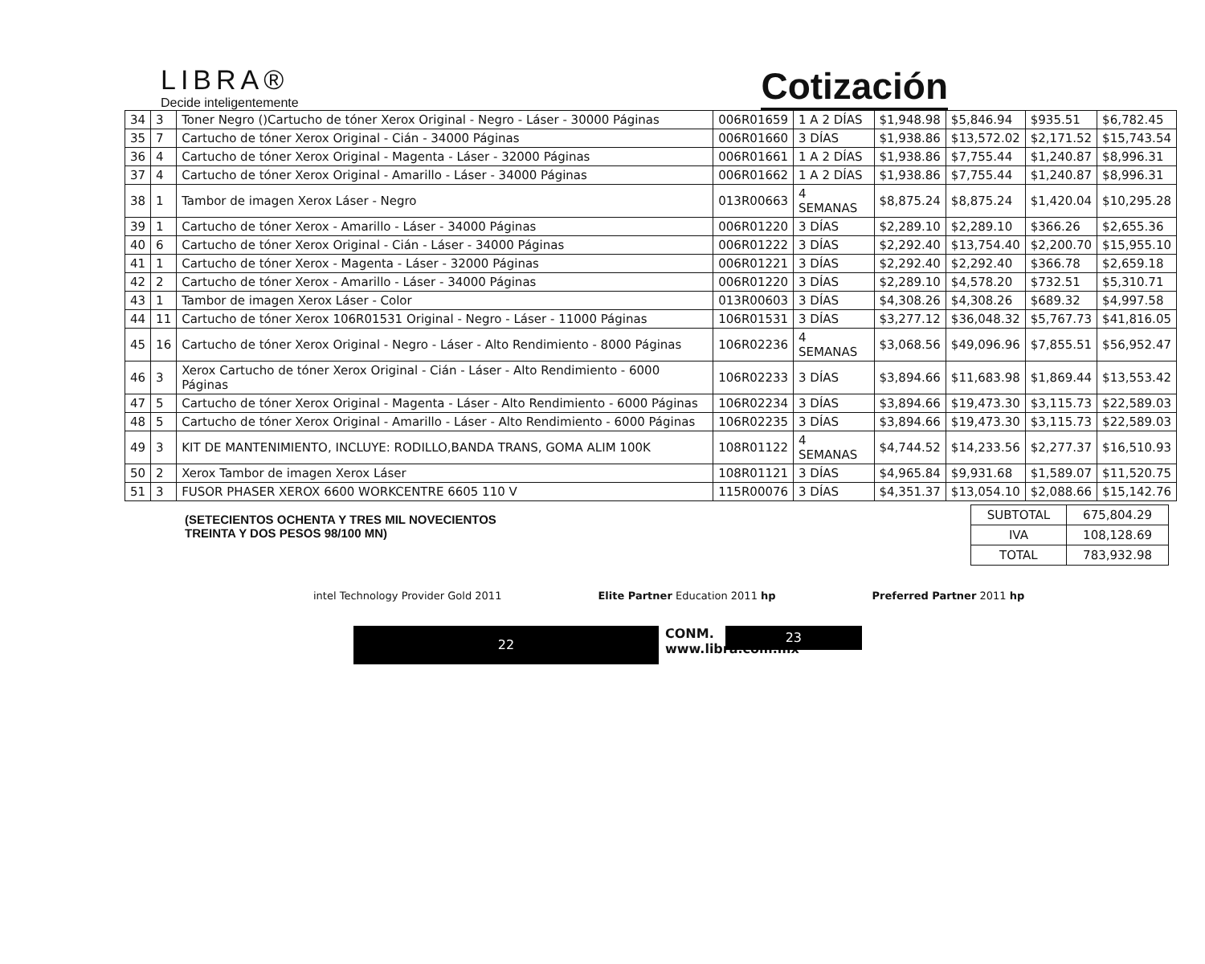LIBRA®
Decide inteligentemente
Cotización
| 34 | 3 | Toner Negro ()Cartucho de tóner Xerox Original - Negro - Láser - 30000 Páginas | 006R01659 | 1 A 2 DÍAS | $1,948.98 | $5,846.94 | $935.51 | $6,782.45 |
| 35 | 7 | Cartucho de tóner Xerox Original - Cián - 34000 Páginas | 006R01660 | 3 DÍAS | $1,938.86 | $13,572.02 | $2,171.52 | $15,743.54 |
| 36 | 4 | Cartucho de tóner Xerox Original - Magenta - Láser - 32000 Páginas | 006R01661 | 1 A 2 DÍAS | $1,938.86 | $7,755.44 | $1,240.87 | $8,996.31 |
| 37 | 4 | Cartucho de tóner Xerox Original - Amarillo - Láser - 34000 Páginas | 006R01662 | 1 A 2 DÍAS | $1,938.86 | $7,755.44 | $1,240.87 | $8,996.31 |
| 38 | 1 | Tambor de imagen Xerox Láser - Negro | 013R00663 | 4 SEMANAS | $8,875.24 | $8,875.24 | $1,420.04 | $10,295.28 |
| 39 | 1 | Cartucho de tóner Xerox - Amarillo - Láser - 34000 Páginas | 006R01220 | 3 DÍAS | $2,289.10 | $2,289.10 | $366.26 | $2,655.36 |
| 40 | 6 | Cartucho de tóner Xerox Original - Cián - Láser - 34000 Páginas | 006R01222 | 3 DÍAS | $2,292.40 | $13,754.40 | $2,200.70 | $15,955.10 |
| 41 | 1 | Cartucho de tóner Xerox - Magenta - Láser - 32000 Páginas | 006R01221 | 3 DÍAS | $2,292.40 | $2,292.40 | $366.78 | $2,659.18 |
| 42 | 2 | Cartucho de tóner Xerox - Amarillo - Láser - 34000 Páginas | 006R01220 | 3 DÍAS | $2,289.10 | $4,578.20 | $732.51 | $5,310.71 |
| 43 | 1 | Tambor de imagen Xerox Láser - Color | 013R00603 | 3 DÍAS | $4,308.26 | $4,308.26 | $689.32 | $4,997.58 |
| 44 | 11 | Cartucho de tóner Xerox 106R01531 Original - Negro - Láser - 11000 Páginas | 106R01531 | 3 DÍAS | $3,277.12 | $36,048.32 | $5,767.73 | $41,816.05 |
| 45 | 16 | Cartucho de tóner Xerox Original - Negro - Láser - Alto Rendimiento - 8000 Páginas | 106R02236 | 4 SEMANAS | $3,068.56 | $49,096.96 | $7,855.51 | $56,952.47 |
| 46 | 3 | Xerox Cartucho de tóner Xerox Original - Cián - Láser - Alto Rendimiento - 6000 Páginas | 106R02233 | 3 DÍAS | $3,894.66 | $11,683.98 | $1,869.44 | $13,553.42 |
| 47 | 5 | Cartucho de tóner Xerox Original - Magenta - Láser - Alto Rendimiento - 6000 Páginas | 106R02234 | 3 DÍAS | $3,894.66 | $19,473.30 | $3,115.73 | $22,589.03 |
| 48 | 5 | Cartucho de tóner Xerox Original - Amarillo - Láser - Alto Rendimiento - 6000 Páginas | 106R02235 | 3 DÍAS | $3,894.66 | $19,473.30 | $3,115.73 | $22,589.03 |
| 49 | 3 | KIT DE MANTENIMIENTO, INCLUYE: RODILLO,BANDA TRANS, GOMA ALIM 100K | 108R01122 | 4 SEMANAS | $4,744.52 | $14,233.56 | $2,277.37 | $16,510.93 |
| 50 | 2 | Xerox Tambor de imagen Xerox Láser | 108R01121 | 3 DÍAS | $4,965.84 | $9,931.68 | $1,589.07 | $11,520.75 |
| 51 | 3 | FUSOR PHASER XEROX 6600 WORKCENTRE 6605 110 V | 115R00076 | 3 DÍAS | $4,351.37 | $13,054.10 | $2,088.66 | $15,142.76 |
(SETECIENTOS OCHENTA Y TRES MIL NOVECIENTOS
TREINTA Y DOS PESOS 98/100 MN)
| SUBTOTAL | 675,804.29 |
| IVA | 108,128.69 |
| TOTAL | 783,932.98 |
intel Technology Provider Gold 2011
Elite Partner Education 2011 hp
Preferred Partner 2011 hp
22
CONM.
www.libra.com.mx
23